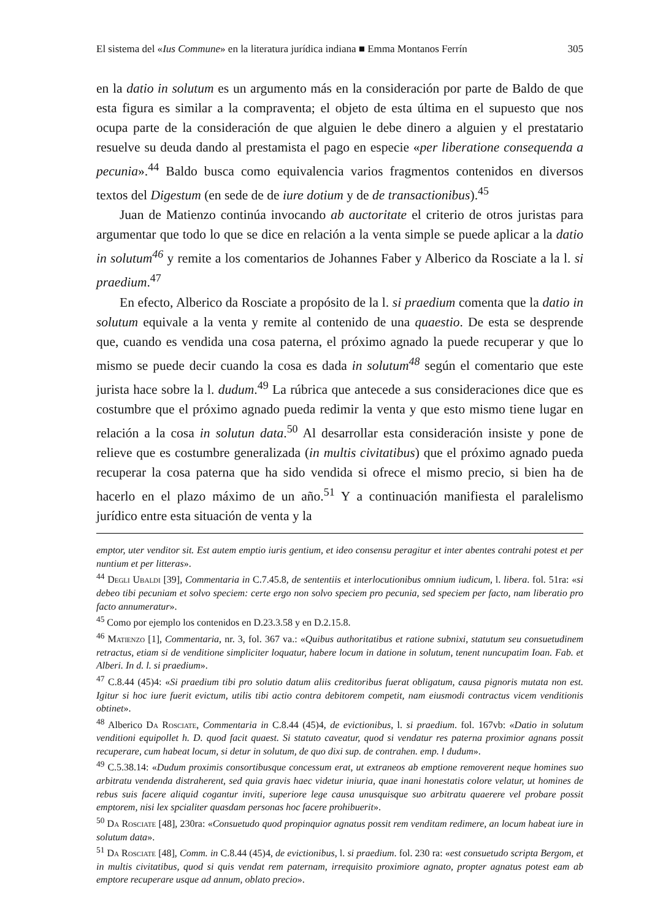El sistema del «Ius Commune» en la literatura jurídica indiana ■ Emma Montanos Ferrín 305
en la datio in solutum es un argumento más en la consideración por parte de Baldo de que esta figura es similar a la compraventa; el objeto de esta última en el supuesto que nos ocupa parte de la consideración de que alguien le debe dinero a alguien y el prestatario resuelve su deuda dando al prestamista el pago en especie «per liberatione consequenda a pecunia».<sup>44</sup> Baldo busca como equivalencia varios fragmentos contenidos en diversos textos del Digestum (en sede de de iure dotium y de de transactionibus).<sup>45</sup>
Juan de Matienzo continúa invocando ab auctoritate el criterio de otros juristas para argumentar que todo lo que se dice en relación a la venta simple se puede aplicar a la datio in solutum<sup>46</sup> y remite a los comentarios de Johannes Faber y Alberico da Rosciate a la l. si praedium.<sup>47</sup>
En efecto, Alberico da Rosciate a propósito de la l. si praedium comenta que la datio in solutum equivale a la venta y remite al contenido de una quaestio. De esta se desprende que, cuando es vendida una cosa paterna, el próximo agnado la puede recuperar y que lo mismo se puede decir cuando la cosa es dada in solutum<sup>48</sup> según el comentario que este jurista hace sobre la l. dudum.<sup>49</sup> La rúbrica que antecede a sus consideraciones dice que es costumbre que el próximo agnado pueda redimir la venta y que esto mismo tiene lugar en relación a la cosa in solutun data.<sup>50</sup> Al desarrollar esta consideración insiste y pone de relieve que es costumbre generalizada (in multis civitatibus) que el próximo agnado pueda recuperar la cosa paterna que ha sido vendida si ofrece el mismo precio, si bien ha de hacerlo en el plazo máximo de un año.<sup>51</sup> Y a continuación manifiesta el paralelismo jurídico entre esta situación de venta y la
emptor, uter venditor sit. Est autem emptio iuris gentium, et ideo consensu peragitur et inter abentes contrahi potest et per nuntium et per litteras».
<sup>44</sup> Degli Ubaldi [39], Commentaria in C.7.45.8, de sententiis et interlocutionibus omnium iudicum, l. libera. fol. 51ra: «si debeo tibi pecuniam et solvo speciem: certe ergo non solvo speciem pro pecunia, sed speciem per facto, nam liberatio pro facto annumeratur».
<sup>45</sup> Como por ejemplo los contenidos en D.23.3.58 y en D.2.15.8.
<sup>46</sup> Matienzo [1], Commentaria, nr. 3, fol. 367 va.: «Quibus authoritatibus et ratione subnixi, statutum seu consuetudinem retractus, etiam si de venditione simpliciter loquatur, habere locum in datione in solutum, tenent nuncupatim Ioan. Fab. et Alberi. In d. l. si praedium».
<sup>47</sup> C.8.44 (45)4: «Si praedium tibi pro solutio datum aliis creditoribus fuerat obligatum, causa pignoris mutata non est. Igitur si hoc iure fuerit evictum, utilis tibi actio contra debitorem competit, nam eiusmodi contractus vicem venditionis obtinet».
<sup>48</sup> Alberico Da Rosciate, Commentaria in C.8.44 (45)4, de evictionibus, l. si praedium. fol. 167vb: «Datio in solutum venditioni equipollet h. D. quod facit quaest. Si statuto caveatur, quod si vendatur res paterna proximior agnans possit recuperare, cum habeat locum, si detur in solutum, de quo dixi sup. de contrahen. emp. l dudum».
<sup>49</sup> C.5.38.14: «Dudum proximis consortibusque concessum erat, ut extraneos ab emptione removerent neque homines suo arbitratu vendenda distraherent, sed quia gravis haec videtur iniuria, quae inani honestatis colore velatur, ut homines de rebus suis facere aliquid cogantur inviti, superiore lege causa unusquisque suo arbitratu quaerere vel probare possit emptorem, nisi lex spcialiter quasdam personas hoc facere prohibuerit».
<sup>50</sup> Da Rosciate [48], 230ra: «Consuetudo quod propinquior agnatus possit rem venditam redimere, an locum habeat iure in solutum data».
<sup>51</sup> Da Rosciate [48], Comm. in C.8.44 (45)4, de evictionibus, l. si praedium. fol. 230 ra: «est consuetudo scripta Bergom, et in multis civitatibus, quod si quis vendat rem paternam, irrequisito proximiore agnato, propter agnatus potest eam ab emptore recuperare usque ad annum, oblato precio».